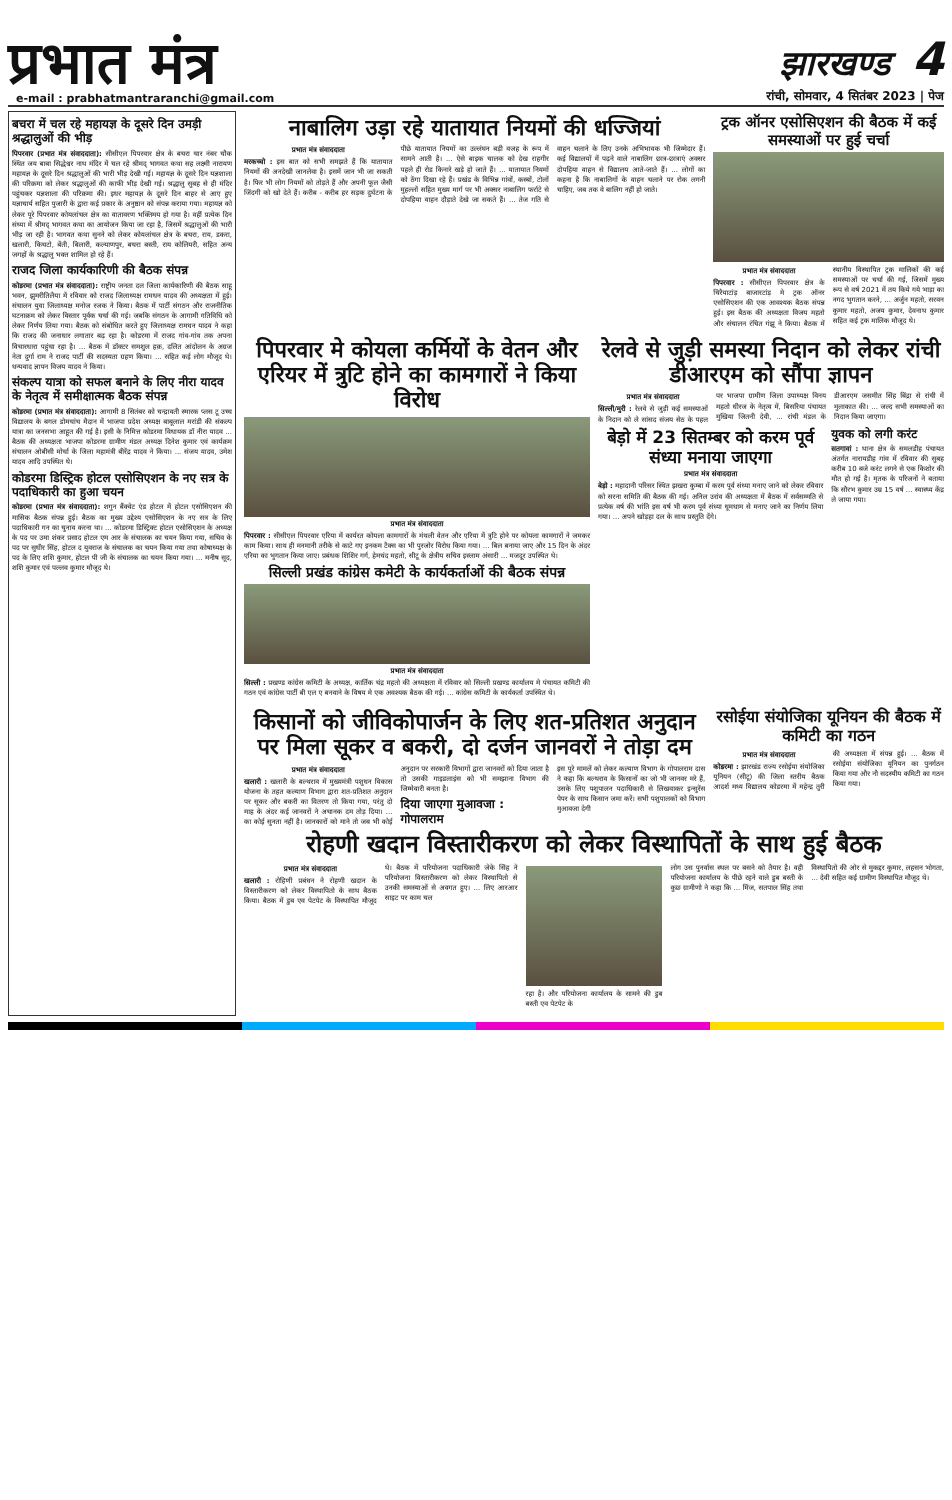प्रभात मंत्र
e-mail : prabhatmantraranchi@gmail.com
झारखण्ड 4
रांची, सोमवार, 4 सितंबर 2023 | पेज
बचरा में चल रहे महायज्ञ के दूसरे दिन उमड़ी श्रद्धालुओं की भीड़
पिपरवार (प्रभात मंत्र संवाददाता): सीसीएल पिपरवार क्षेत्र के बचरा चार नंबर चौक स्थित जय बाबा सिद्धेश्वर नाथ मंदिर में चल रहे श्रीमद् भागवत कथा सह लक्ष्मी नारायण महायज्ञ के दूसरे दिन श्रद्धालुओं की भारी भीड़ देखी गई। महायज्ञ के दूसरे दिन यज्ञशाला की परिक्रमा को लेकर श्रद्धालुओं की काफी भीड़ देखी गई। श्रद्धालु सुबह से ही मंदिर पहुंचकर यज्ञशाला की परिक्रमा की। इधर महायज्ञ के दूसरे दिन बाहर से आए हुए यज्ञाचार्य सहित पुजारी के द्वारा कई प्रकार के अनुष्ठान को संपन्न कराया गया। महायज्ञ को लेकर पूरे पिपरवार कोयलांचल क्षेत्र का वातावरण भक्तिमय हो गया है। वहीं प्रत्येक दिन संध्या में श्रीमद् भागवत कथा का आयोजन किया जा रहा है, जिसमें श्रद्धालुओं की भारी भीड़ जा रही है। भागवत कथा सुनने को लेकर कोयलांचल क्षेत्र के बचरा, राय, डकरा, खलारी, किचटो, बेंती, बिलारी, कल्याणपुर, बचरा बस्ती, राय कोलियरी, सहित अन्य जगहों के श्रद्धालु भक्त शामिल हो रहे हैं।
राजद जिला कार्यकारिणी की बैठक संपन्न
कोडरमा (प्रभात मंत्र संवाददाता): राष्ट्रीय जनता दल जिला कार्यकारिणी की बैठक साहू भवन, झुमरीतिलैया में रविवार को राजद जिलाध्यक्ष रामधन यादव की अध्यक्षता में हुई। संचालन युवा जिलाध्यक्ष मनोज रजक ने किया। बैठक में पार्टी संगठन और राजनीतिक घटनाक्रम को लेकर विस्तार पूर्वक चर्चा की गई। जबकि संगठन के आगामी गतिविधि को लेकर निर्णय लिया गया। बैठक को संबोधित करते हुए जिलाध्यक्ष रामधन यादव ने कहा कि राजद की जनाधार लगातार बढ़ रहा है। कोडरमा में राजद गांव-गांव तक अपना विचारधारा पहुंचा रहा है। ... बैठक में डॉक्टर समशुल हक़, दलित आंदोलन के अग्रज नेता दुर्गा राम ने राजद पार्टी की सदस्यता ग्रहण किया। ... सहित कई लोग मौजूद थे। धन्यवाद ज्ञापन विजय यादव ने किया।
संकल्प यात्रा को सफल बनाने के लिए नीरा यादव के नेतृत्व में समीक्षात्मक बैठक संपन्न
कोडरमा (प्रभात मंत्र संवाददाता): आगामी 8 सितंबर को चन्द्रावती स्मारक प्लस टू उच्च विद्यालय के बगल डोमचांच मैदान में भाजपा प्रदेश अध्यक्ष बाबूलाल मरांडी की संकल्प यात्रा का जनसभा आहूत की गई है। इसी के निमित्त कोडरमा विधायक डॉ नीरा यादव ... बैठक की अध्यक्षता भाजपा कोडरमा ग्रामीण मंडल अध्यक्ष दिनेश कुमार एवं कार्यक्रम संचालन ओबीसी मोर्चा के जिला महामंत्री बीरेंद्र यादव ने किया। ... संजय यादव, उमेश यादव आदि उपस्थित थे।
कोडरमा डिस्ट्रिक होटल एसोसिएशन के नए सत्र के पदाधिकारी का हुआ चयन
कोडरमा (प्रभात मंत्र संवाददाता): शगुन बैंक्वेट एंड होटल में होटल एसोसिएशन की मासिक बैठक संपन्न हुई। बैठक का मुख्य उद्देश्य एसोसिएशन के नए सत्र के लिए पदाधिकारी गन का चुनाव करना था। ... कोडरमा डिस्ट्रिक्ट होटल एसोसिएशन के अध्यक्ष के पद पर उमा शंकर प्रसाद होटल एम आर के संचालक का चयन किया गया, सचिव के पद पर सुधीर सिंह, होटल द युवराज के संचालक का चयन किया गया तथा कोषाध्यक्ष के पद के लिए शशि कुमार, होटल पी जी के संचालक का चयन किया गया। ... मनीष सूद, शशि कुमार एवं पल्लव कुमार मौजूद थे।
नाबालिग उड़ा रहे यातायात नियमों की धज्जियां
प्रभात मंत्र संवाददाता
मरकच्चो : इस बात को सभी समझते हैं कि यातायात नियमों की अनदेखी जानलेवा है। इसमें जान भी जा सकती है। फिर भी लोग नियमों को तोड़ते हैं और अपनी फूल जैसी जिंदगी को खो देते हैं। करीब - करीब हर सड़क दुर्घटना के पीछे यातायात नियमों का उल्लंघन बड़ी वजह के रूप में सामने आती है। ... ऐसे बाइक चालक को देख राहगीर पहले ही रोड किनारे खड़े हो जाते हैं। ... यातायात नियमों को ठेंगा दिखा रहे हैं। प्रखंड के विभिन्न गांवों, कस्बों, टोलों मुहल्लों सहित मुख्य मार्ग पर भी अक्सर नाबालिग फर्राटे से दोपहिया वाहन दौड़ाते देखे जा सकते हैं। ... तेज गति से वाहन चलाने के लिए उनके अभिभावक भी जिम्मेदार हैं। कई विद्यालयों में पढ़ने वाले नाबालिग छात्र-छात्राएं अक्सर दोपहिया वाहन से विद्यालय आते-जाते हैं। ... लोगों का कहना है कि नाबालिगों के वाहन चलाने पर रोक लगनी चाहिए, जब तक वे बालिग नहीं हो जाते।
ट्रक ऑनर एसोसिएशन की बैठक में कई समस्याओं पर हुई चर्चा
प्रभात मंत्र संवाददाता
पिपरवार : सीसीएल पिपरवार क्षेत्र के चिरैयाटांड़ बाजारटांड़ मे ट्रक ऑनर एसोसिएशन की एक आवश्यक बैठक संपन्न हुई। इस बैठक की अध्यक्षता विजय महतो और संचालन रंचित गंझू ने किया। बैठक में स्थानीय विस्थापित ट्रक मालिकों की कई समस्याओं पर चर्चा की गई, जिसमें मुख्य रूप से वर्ष 2021 में तय किये गये भाड़ा का नगद भुगतान करने, ... अर्जुन महतो, सरवन कुमार महतो, अजय कुमार, देवनाथ कुमार सहित कई ट्रक मालिक मौजूद थे।
पिपरवार मे कोयला कर्मियों के वेतन और एरियर में त्रुटि होने का कामगारों ने किया विरोध
प्रभात मंत्र संवाददाता
पिपरवार : सीसीएल पिपरवार एरिया में कार्यरत कोयला कामगारों के मंथली वेतन और एरिया में त्रुटि होने पर कोयला कामगारों ने जमकर काम किया। साथ ही मनमानी तरीके से काटे गए इनकम टैक्स का भी पुरजोर विरोध किया गया। ... बिल बनाया जाए और 15 दिन के अंदर एरिया का भुगतान किया जाए। प्रबंधक शिशिर गर्ग, हेमचंद महतो, सीटू के क्षेत्रीय सचिव इस्लाम अंसारी ... मजदूर उपस्थित थे।
सिल्ली प्रखंड कांग्रेस कमेटी के कार्यकर्ताओं की बैठक संपन्न
प्रभात मंत्र संवाददाता
सिल्ली : प्रखण्ड कांग्रेस कमिटी के अध्यक्ष, कार्तिक चंद्र महतो की अध्यक्षता में रविवार को सिल्ली प्रखण्ड कार्यालय मे पंचायत कमिटी की गठन एवं कांग्रेस पार्टी बी एल ए बनवाने के विषय मे एक अवश्यक बैठक की गई। ... कांग्रेस कमिटी के कार्यकर्ता उपस्थित थे।
रेलवे से जुड़ी समस्या निदान को लेकर रांची डीआरएम को सौंपा ज्ञापन
प्रभात मंत्र संवाददाता
सिल्ली/मुरी : रेलवे से जुड़ी कई समस्याओं के निदान को ले सांसद संजय सेठ के पहल पर भाजपा ग्रामीण जिला उपाध्यक्ष विनय महतो धीरज के नेतृत्व में, बिसरिया पंचायत मुखिया जितनी देवी, ... रांची मंडल के डीआरएम जसमीत सिंह बिंद्रा से रांची में मुलाकात की। ... जल्द सभी समस्याओं का निदान किया जाएगा।
बेड़ो में 23 सितम्बर को करम पूर्व संध्या मनाया जाएगा
प्रभात मंत्र संवाददाता
बेड़ो : महादानी परिसर स्थित झखरा कुम्बा में करम पूर्व संध्या मनाए जाने को लेकर रविवार को सरना समिति की बैठक की गई। अनिल उरांव की अध्यक्षता में बैठक में सर्वसम्मति से प्रत्येक वर्ष की भांति इस वर्ष भी करम पूर्व संध्या धूमधाम से मनाए जाने का निर्णय लिया गया। ... अपने खोड़हा दल के साथ प्रस्तुति देंगे।
युवक को लगी करंट
सतगावां : थाना क्षेत्र के समलडीह पंचायत अंतर्गत नारायडीह गांव में रविवार की सुबह करीब 10 बजे करंट लगने से एक किशोर की मौत हो गई है। मृतक के परिजनों ने बताया कि सौरभ कुमार उम्र 15 वर्ष ... स्वास्थ्य केंद्र ले जाया गया।
किसानों को जीविकोपार्जन के लिए शत-प्रतिशत अनुदान पर मिला सूकर व बकरी, दो दर्जन जानवरों ने तोड़ा दम
प्रभात मंत्र संवाददाता
खलारी : खलारी के बल्थराव में मुख्यमंत्री पशुधन विकास योजना के तहत कल्याण विभाग द्वारा शत-प्रतिशत अनुदान पर सूकर और बकरी का वितरण तो किया गया, परंतु दो माह के अंदर कई जानवरों ने अचानक दम तोड़ दिया। ... का कोई सुनता नहीं है। जानकारों को माने तो जब भी कोई अनुदान पर सरकारी विभागों द्वारा जानवरों को दिया जाता है तो उसकी गाइडलाइंस को भी समझाना विभाग की जिम्मेवारी बनता है।
दिया जाएगा मुआवजा : गोपालराम
इस पूरे मामलें को लेकर कल्याण विभाग के गोपालराम दास ने कहा कि बल्थराव के किसानों का जो भी जानवर मरे हैं, उसके लिए पशुपालन पदाधिकारी से लिखवाकर इन्सुरेंस पेपर के साथ किसान जमा करें। सभी पशुपालकों को विभाग मुआवजा देगी
रसोईया संयोजिका यूनियन की बैठक में कमिटी का गठन
प्रभात मंत्र संवाददाता
कोडरमा : झारखंड राज्य रसोईया संयोजिका यूनियन (सीटू) की जिला स्तरीय बैठक आदर्श मध्य विद्यालय कोडरमा में महेन्द्र तुरी की अध्यक्षता में संपन्न हुई। ... बैठक में रसोईया संयोजिका यूनियन का पुनर्गठन किया गया और नौ सदस्यीय कमिटी का गठन किया गया।
रोहणी खदान विस्तारीकरण को लेकर विस्थापितों के साथ हुई बैठक
प्रभात मंत्र संवाददाता
खलारी : रोहिणी प्रबंधन ने रोहणी खदान के विस्तारीकरण को लेकर विस्थापितो के साथ बैठक किया। बैठक में डुब एव पेटपेट के विस्थापित मौजूद थे। बैठक में परियोजना पदाधिकारी जेके सिंह ने परियोजना विस्तारीकरण को लेकर विस्थापितो से उनकी समस्याओं से अवगत हुए। ... लिए आरआर साइट पर काम चल
रहा है। और परियोजना कार्यालय के सामने की डुब बस्ती एव पेटपेट के
लोग उस पुनर्वास स्थल पर बसने को तैयार है। वही परियोजना कार्यालय के पीछे रहने वाले डुब बस्ती के कुछ ग्रामीणो ने कहा कि ... मिंज, सतपाल सिंह तथा विस्थापितो की ओर से मुकद्दर कुमार, लहसन भोगता, ... देवी सहित कई ग्रामीण विस्थापित मौजूद थे।